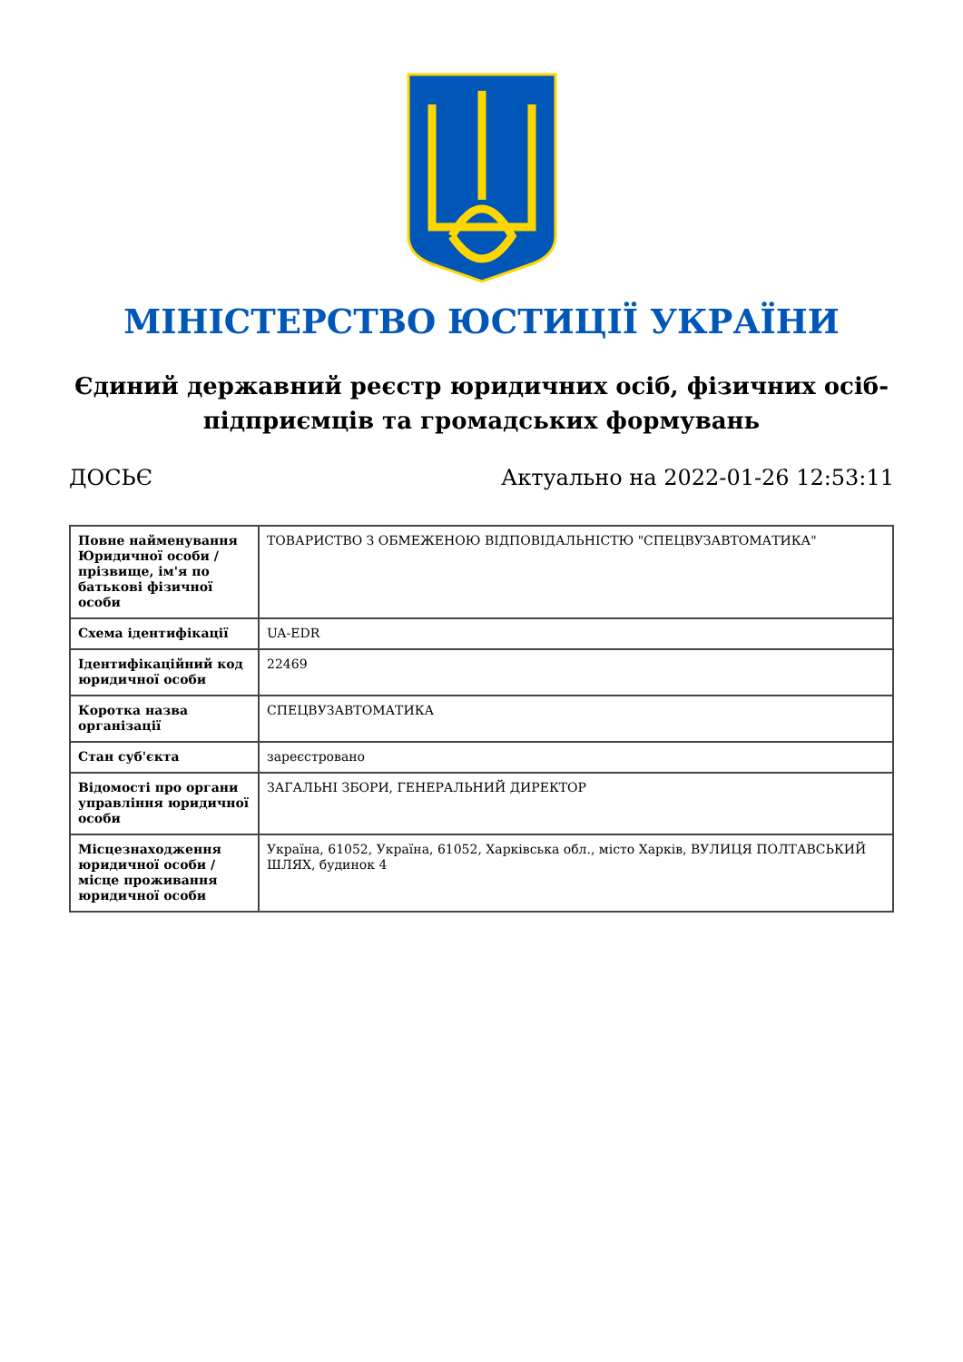МІНІСТЕРСТВО ЮСТИЦІЇ УКРАЇНИ
Єдиний державний реєстр юридичних осіб, фізичних осіб-підприємців та громадських формувань
ДОСЬЄ Актуально на 2022-01-26 12:53:11
| Повне найменування Юридичної особи / прізвище, ім'я по батькові фізичної особи | ТОВАРИСТВО З ОБМЕЖЕНОЮ ВІДПОВІДАЛЬНІСТЮ "СПЕЦВУЗАВТОМАТИКА" |
| Схема ідентифікації | UA-EDR |
| Ідентифікаційний код юридичної особи | 22469 |
| Коротка назва організації | СПЕЦВУЗАВТОМАТИКА |
| Стан суб'єкта | зареєстровано |
| Відомості про органи управління юридичної особи | ЗАГАЛЬНІ ЗБОРИ, ГЕНЕРАЛЬНИЙ ДИРЕКТОР |
| Місцезнаходження юридичної особи / місце проживання юридичної особи | Україна, 61052, Україна, 61052, Харківська обл., місто Харків, ВУЛИЦЯ ПОЛТАВСЬКИЙ ШЛЯХ, будинок 4 |